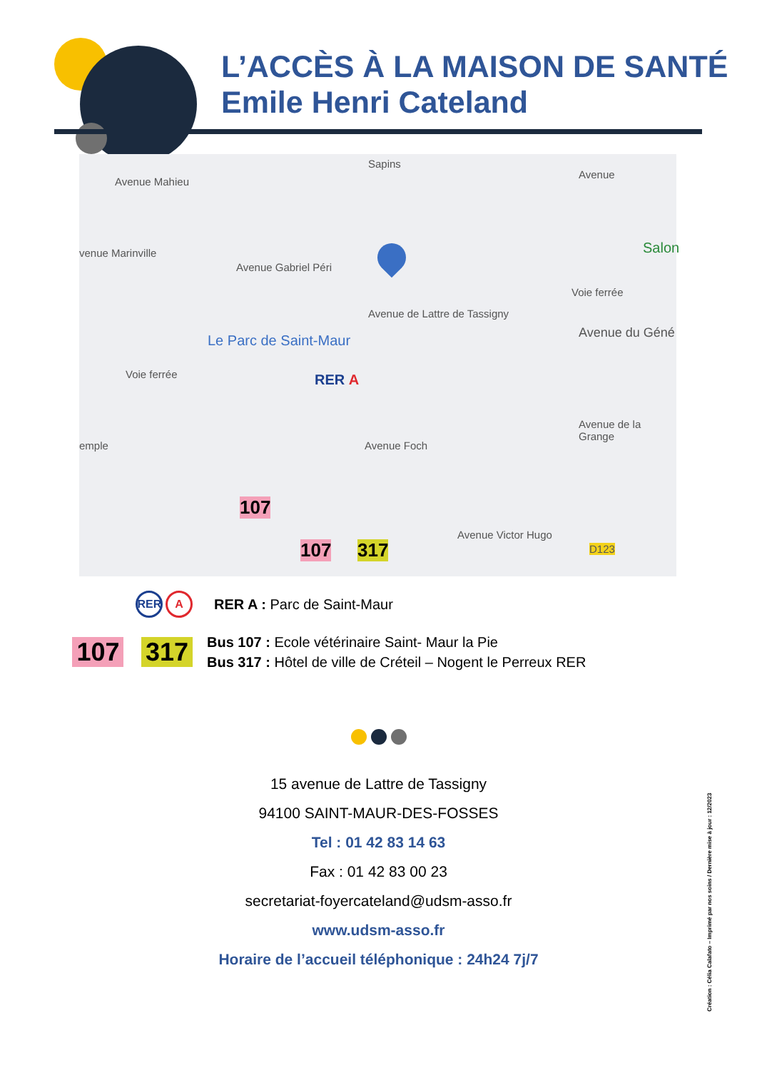L’ACCÈS À LA MAISON DE SANTÉ
Emile Henri Cateland
Avenue Mahieu
venue Marinville
Avenue Gabriel Péri
Sapins
Avenue
Salon
Avenue de Lattre de Tassigny
Voie ferrée
Le Parc de Saint-Maur Avenue du Géné
Voie ferrée
Avenue Foch
Avenue de la Grange
emple
Avenue Victor Hugo
D123
RER A
107
107 317
RER A
RER A : Parc de Saint-Maur
107 317
Bus 107 : Ecole vétérinaire Saint- Maur la Pie
Bus 317 : Hôtel de ville de Créteil – Nogent le Perreux RER
15 avenue de Lattre de Tassigny
94100 SAINT-MAUR-DES-FOSSES
Tel : 01 42 83 14 63
Fax : 01 42 83 00 23
secretariat-foyercateland@udsm-asso.fr
www.udsm-asso.fr
Horaire de l’accueil téléphonique : 24h24 7j/7
Création : Célia Calafato – Imprimé par nos soins / Dernière mise à jour : 12/2023